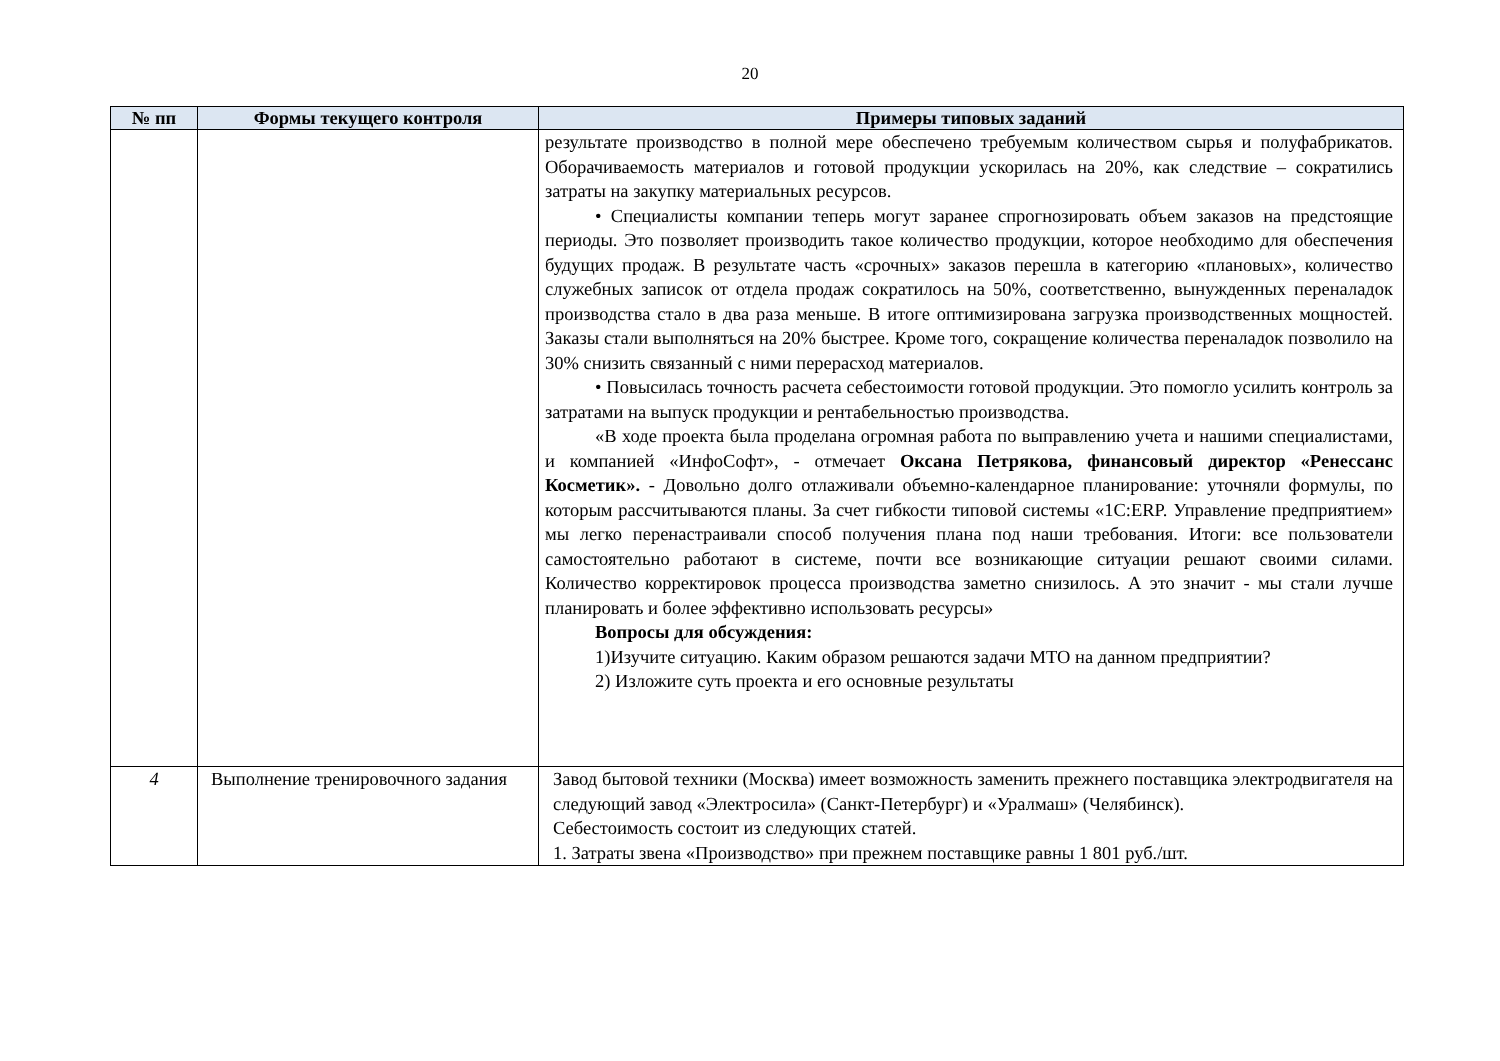20
| № пп | Формы текущего контроля | Примеры типовых заданий |
| --- | --- | --- |
| | | результате производство в полной мере обеспечено требуемым количеством сырья и полуфабрикатов. Оборачиваемость материалов и готовой продукции ускорилась на 20%, как следствие – сократились затраты на закупку материальных ресурсов. • Специалисты компании теперь могут заранее спрогнозировать объем заказов на предстоящие периоды. Это позволяет производить такое количество продукции, которое необходимо для обеспечения будущих продаж. В результате часть «срочных» заказов перешла в категорию «плановых», количество служебных записок от отдела продаж сократилось на 50%, соответственно, вынужденных переналадок производства стало в два раза меньше. В итоге оптимизирована загрузка производственных мощностей. Заказы стали выполняться на 20% быстрее. Кроме того, сокращение количества переналадок позволило на 30% снизить связанный с ними перерасход материалов. • Повысилась точность расчета себестоимости готовой продукции. Это помогло усилить контроль за затратами на выпуск продукции и рентабельностью производства. «В ходе проекта была проделана огромная работа по выправлению учета и нашими специалистами, и компанией «ИнфоСофт», - отмечает Оксана Петрякова, финансовый директор «Ренессанс Косметик». - Довольно долго отлаживали объемно-календарное планирование: уточняли формулы, по которым рассчитываются планы. За счет гибкости типовой системы «1С:ERP. Управление предприятием» мы легко перенастраивали способ получения плана под наши требования. Итоги: все пользователи самостоятельно работают в системе, почти все возникающие ситуации решают своими силами. Количество корректировок процесса производства заметно снизилось. А это значит - мы стали лучше планировать и более эффективно использовать ресурсы» Вопросы для обсуждения: 1)Изучите ситуацию. Каким образом решаются задачи МТО на данном предприятии? 2) Изложите суть проекта и его основные результаты |
| 4 | Выполнение тренировочного задания | Завод бытовой техники (Москва) имеет возможность заменить прежнего поставщика электродвигателя на следующий завод «Электросила» (Санкт-Петербург) и «Уралмаш» (Челябинск). Себестоимость состоит из следующих статей. 1. Затраты звена «Производство» при прежнем поставщике равны 1 801 руб./шт. |